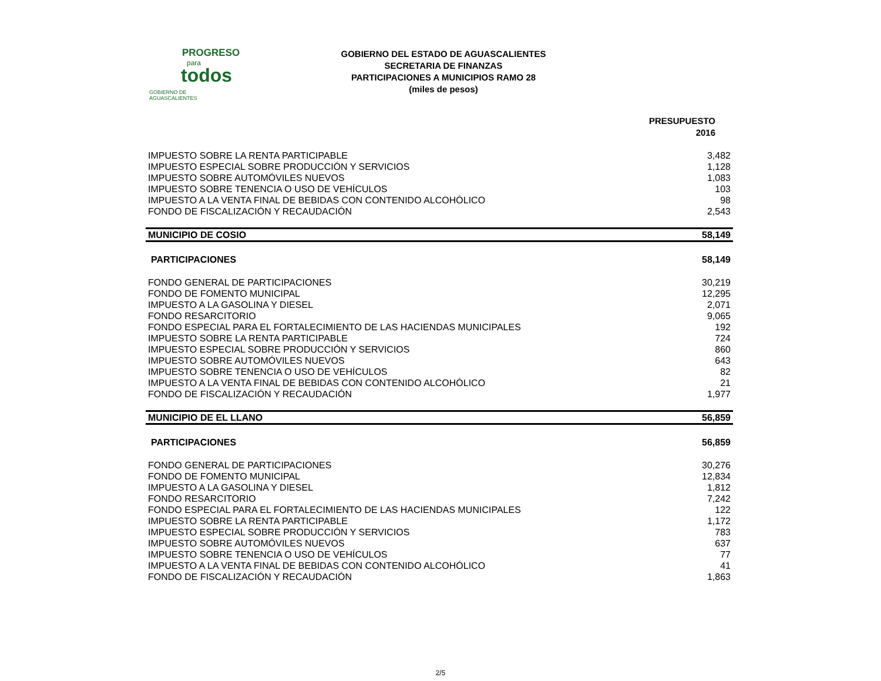PROGRESO
para
todos
GOBIERNO DE AGUASCALIENTES
GOBIERNO DEL ESTADO DE AGUASCALIENTES
SECRETARIA DE FINANZAS
PARTICIPACIONES A MUNICIPIOS RAMO 28
(miles de pesos)
| | PRESUPUESTO 2016 |
| IMPUESTO SOBRE LA RENTA PARTICIPABLE | 3,482 |
| IMPUESTO ESPECIAL SOBRE PRODUCCIÓN Y SERVICIOS | 1,128 |
| IMPUESTO SOBRE AUTOMÓVILES NUEVOS | 1,083 |
| IMPUESTO SOBRE TENENCIA O USO DE VEHÍCULOS | 103 |
| IMPUESTO A LA VENTA FINAL DE BEBIDAS CON CONTENIDO ALCOHÓLICO | 98 |
| FONDO DE FISCALIZACIÓN Y RECAUDACIÓN | 2,543 |
| MUNICIPIO DE COSIO | 58,149 |
| PARTICIPACIONES | 58,149 |
| FONDO GENERAL DE PARTICIPACIONES | 30,219 |
| FONDO DE FOMENTO MUNICIPAL | 12,295 |
| IMPUESTO A LA GASOLINA Y DIESEL | 2,071 |
| FONDO RESARCITORIO | 9,065 |
| FONDO ESPECIAL PARA EL FORTALECIMIENTO DE LAS HACIENDAS MUNICIPALES | 192 |
| IMPUESTO SOBRE LA RENTA PARTICIPABLE | 724 |
| IMPUESTO ESPECIAL SOBRE PRODUCCIÓN Y SERVICIOS | 860 |
| IMPUESTO SOBRE AUTOMÓVILES NUEVOS | 643 |
| IMPUESTO SOBRE TENENCIA O USO DE VEHÍCULOS | 82 |
| IMPUESTO A LA VENTA FINAL DE BEBIDAS CON CONTENIDO ALCOHÓLICO | 21 |
| FONDO DE FISCALIZACIÓN Y RECAUDACIÓN | 1,977 |
| MUNICIPIO DE EL LLANO | 56,859 |
| PARTICIPACIONES | 56,859 |
| FONDO GENERAL DE PARTICIPACIONES | 30,276 |
| FONDO DE FOMENTO MUNICIPAL | 12,834 |
| IMPUESTO A LA GASOLINA Y DIESEL | 1,812 |
| FONDO RESARCITORIO | 7,242 |
| FONDO ESPECIAL PARA EL FORTALECIMIENTO DE LAS HACIENDAS MUNICIPALES | 122 |
| IMPUESTO SOBRE LA RENTA PARTICIPABLE | 1,172 |
| IMPUESTO ESPECIAL SOBRE PRODUCCIÓN Y SERVICIOS | 783 |
| IMPUESTO SOBRE AUTOMÓVILES NUEVOS | 637 |
| IMPUESTO SOBRE TENENCIA O USO DE VEHÍCULOS | 77 |
| IMPUESTO A LA VENTA FINAL DE BEBIDAS CON CONTENIDO ALCOHÓLICO | 41 |
| FONDO DE FISCALIZACIÓN Y RECAUDACIÓN | 1,863 |
2/5